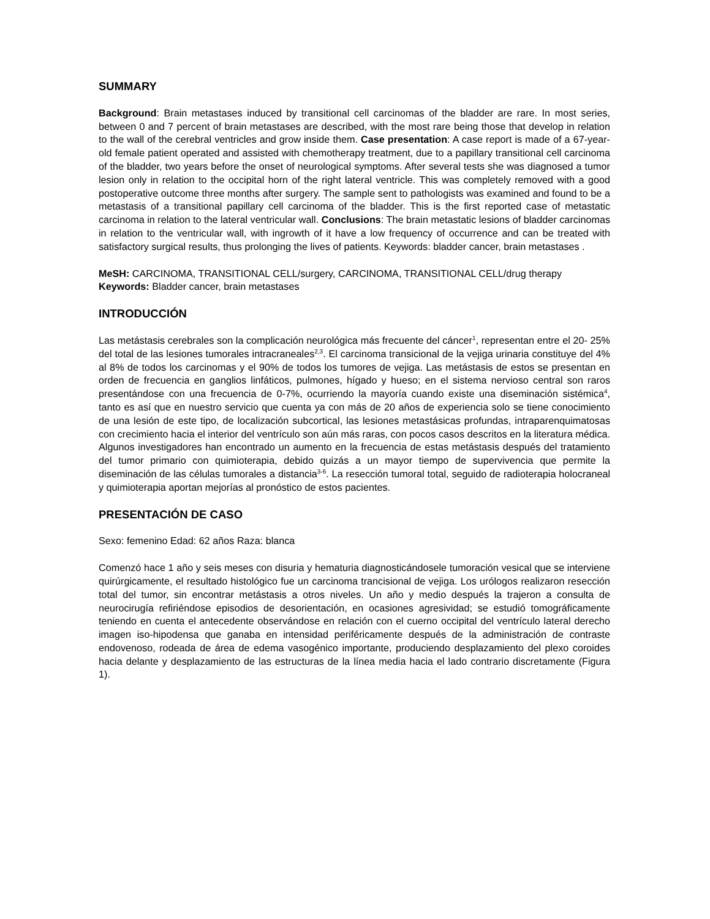SUMMARY
Background: Brain metastases induced by transitional cell carcinomas of the bladder are rare. In most series, between 0 and 7 percent of brain metastases are described, with the most rare being those that develop in relation to the wall of the cerebral ventricles and grow inside them. Case presentation: A case report is made of a 67-year-old female patient operated and assisted with chemotherapy treatment, due to a papillary transitional cell carcinoma of the bladder, two years before the onset of neurological symptoms. After several tests she was diagnosed a tumor lesion only in relation to the occipital horn of the right lateral ventricle. This was completely removed with a good postoperative outcome three months after surgery. The sample sent to pathologists was examined and found to be a metastasis of a transitional papillary cell carcinoma of the bladder. This is the first reported case of metastatic carcinoma in relation to the lateral ventricular wall. Conclusions: The brain metastatic lesions of bladder carcinomas in relation to the ventricular wall, with ingrowth of it have a low frequency of occurrence and can be treated with satisfactory surgical results, thus prolonging the lives of patients. Keywords: bladder cancer, brain metastases .
MeSH: CARCINOMA, TRANSITIONAL CELL/surgery, CARCINOMA, TRANSITIONAL CELL/drug therapy
Keywords: Bladder cancer, brain metastases
INTRODUCCIÓN
Las metástasis cerebrales son la complicación neurológica más frecuente del cáncer<sup>1</sup>, representan entre el 20- 25% del total de las lesiones tumorales intracraneales<sup>2,3</sup>. El carcinoma transicional de la vejiga urinaria constituye del 4% al 8% de todos los carcinomas y el 90% de todos los tumores de vejiga. Las metástasis de estos se presentan en orden de frecuencia en ganglios linfáticos, pulmones, hígado y hueso; en el sistema nervioso central son raros presentándose con una frecuencia de 0-7%, ocurriendo la mayoría cuando existe una diseminación sistémica<sup>4</sup>, tanto es así que en nuestro servicio que cuenta ya con más de 20 años de experiencia solo se tiene conocimiento de una lesión de este tipo, de localización subcortical, las lesiones metastásicas profundas, intraparenquimatosas con crecimiento hacia el interior del ventrículo son aún más raras, con pocos casos descritos en la literatura médica. Algunos investigadores han encontrado un aumento en la frecuencia de estas metástasis después del tratamiento del tumor primario con quimioterapia, debido quizás a un mayor tiempo de supervivencia que permite la diseminación de las células tumorales a distancia<sup>3-6</sup>. La resección tumoral total, seguido de radioterapia holocraneal y quimioterapia aportan mejorías al pronóstico de estos pacientes.
PRESENTACIÓN DE CASO
Sexo: femenino Edad: 62 años Raza: blanca
Comenzó hace 1 año y seis meses con disuria y hematuria diagnosticándosele tumoración vesical que se interviene quirúrgicamente, el resultado histológico fue un carcinoma trancisional de vejiga. Los urólogos realizaron resección total del tumor, sin encontrar metástasis a otros niveles. Un año y medio después la trajeron a consulta de neurocirugía refiriéndose episodios de desorientación, en ocasiones agresividad; se estudió tomográficamente teniendo en cuenta el antecedente observándose en relación con el cuerno occipital del ventrículo lateral derecho imagen iso-hipodensa que ganaba en intensidad periféricamente después de la administración de contraste endovenoso, rodeada de área de edema vasogénico importante, produciendo desplazamiento del plexo coroides hacia delante y desplazamiento de las estructuras de la línea media hacia el lado contrario discretamente (Figura 1).